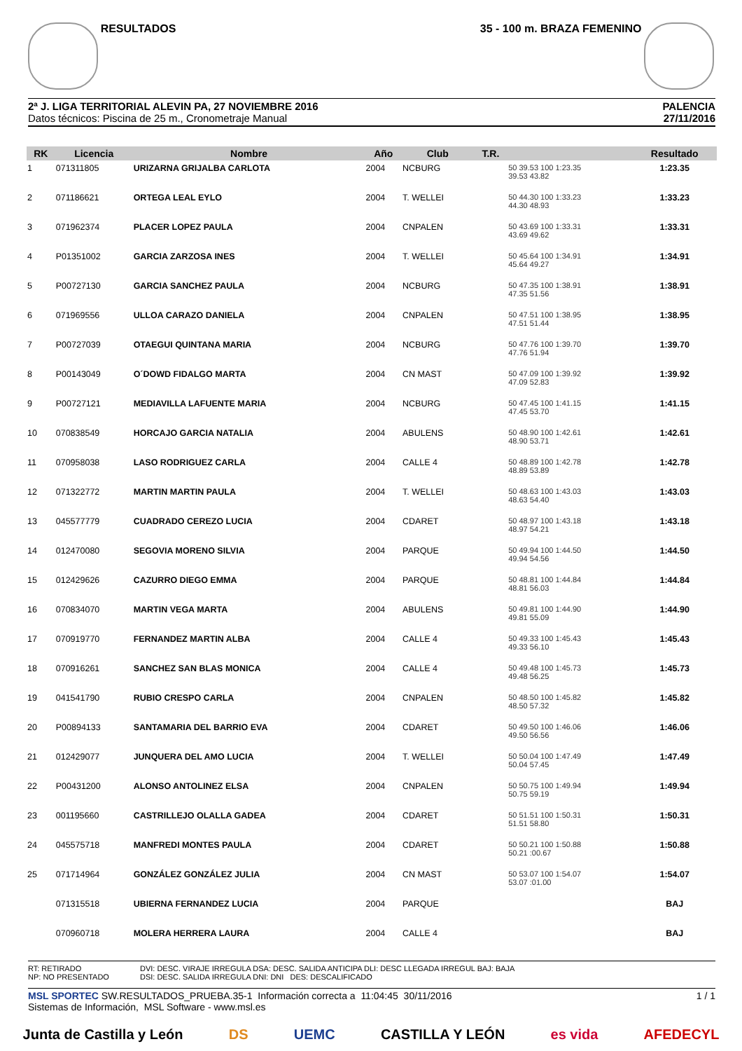RESULTADOS 35 - 100 m. BRAZA FEMENINO
2ª J. LIGA TERRITORIAL ALEVIN PA, 27 NOVIEMBRE 2016
Datos técnicos: Piscina de 25 m., Cronometraje Manual
PALENCIA
27/11/2016
| RK | Licencia | Nombre | Año | Club | T.R. | | Resultado |
| --- | --- | --- | --- | --- | --- | --- | --- |
| 1 | 071311805 | URIZARNA GRIJALBA CARLOTA | 2004 | NCBURG | | 50 39.53 100 1:23.35 39.53 43.82 | 1:23.35 |
| 2 | 071186621 | ORTEGA LEAL EYLO | 2004 | T. WELLEI | | 50 44.30 100 1:33.23 44.30 48.93 | 1:33.23 |
| 3 | 071962374 | PLACER LOPEZ PAULA | 2004 | CNPALEN | | 50 43.69 100 1:33.31 43.69 49.62 | 1:33.31 |
| 4 | P01351002 | GARCIA ZARZOSA INES | 2004 | T. WELLEI | | 50 45.64 100 1:34.91 45.64 49.27 | 1:34.91 |
| 5 | P00727130 | GARCIA SANCHEZ PAULA | 2004 | NCBURG | | 50 47.35 100 1:38.91 47.35 51.56 | 1:38.91 |
| 6 | 071969556 | ULLOA CARAZO DANIELA | 2004 | CNPALEN | | 50 47.51 100 1:38.95 47.51 51.44 | 1:38.95 |
| 7 | P00727039 | OTAEGUI QUINTANA MARIA | 2004 | NCBURG | | 50 47.76 100 1:39.70 47.76 51.94 | 1:39.70 |
| 8 | P00143049 | O´DOWD FIDALGO MARTA | 2004 | CN MAST | | 50 47.09 100 1:39.92 47.09 52.83 | 1:39.92 |
| 9 | P00727121 | MEDIAVILLA LAFUENTE MARIA | 2004 | NCBURG | | 50 47.45 100 1:41.15 47.45 53.70 | 1:41.15 |
| 10 | 070838549 | HORCAJO GARCIA NATALIA | 2004 | ABULENS | | 50 48.90 100 1:42.61 48.90 53.71 | 1:42.61 |
| 11 | 070958038 | LASO RODRIGUEZ CARLA | 2004 | CALLE 4 | | 50 48.89 100 1:42.78 48.89 53.89 | 1:42.78 |
| 12 | 071322772 | MARTIN MARTIN PAULA | 2004 | T. WELLEI | | 50 48.63 100 1:43.03 48.63 54.40 | 1:43.03 |
| 13 | 045577779 | CUADRADO CEREZO LUCIA | 2004 | CDARET | | 50 48.97 100 1:43.18 48.97 54.21 | 1:43.18 |
| 14 | 012470080 | SEGOVIA MORENO SILVIA | 2004 | PARQUE | | 50 49.94 100 1:44.50 49.94 54.56 | 1:44.50 |
| 15 | 012429626 | CAZURRO DIEGO EMMA | 2004 | PARQUE | | 50 48.81 100 1:44.84 48.81 56.03 | 1:44.84 |
| 16 | 070834070 | MARTIN VEGA MARTA | 2004 | ABULENS | | 50 49.81 100 1:44.90 49.81 55.09 | 1:44.90 |
| 17 | 070919770 | FERNANDEZ MARTIN ALBA | 2004 | CALLE 4 | | 50 49.33 100 1:45.43 49.33 56.10 | 1:45.43 |
| 18 | 070916261 | SANCHEZ SAN BLAS MONICA | 2004 | CALLE 4 | | 50 49.48 100 1:45.73 49.48 56.25 | 1:45.73 |
| 19 | 041541790 | RUBIO CRESPO CARLA | 2004 | CNPALEN | | 50 48.50 100 1:45.82 48.50 57.32 | 1:45.82 |
| 20 | P00894133 | SANTAMARIA DEL BARRIO EVA | 2004 | CDARET | | 50 49.50 100 1:46.06 49.50 56.56 | 1:46.06 |
| 21 | 012429077 | JUNQUERA DEL AMO LUCIA | 2004 | T. WELLEI | | 50 50.04 100 1:47.49 50.04 57.45 | 1:47.49 |
| 22 | P00431200 | ALONSO ANTOLINEZ ELSA | 2004 | CNPALEN | | 50 50.75 100 1:49.94 50.75 59.19 | 1:49.94 |
| 23 | 001195660 | CASTRILLEJO OLALLA GADEA | 2004 | CDARET | | 50 51.51 100 1:50.31 51.51 58.80 | 1:50.31 |
| 24 | 045575718 | MANFREDI MONTES PAULA | 2004 | CDARET | | 50 50.21 100 1:50.88 50.21 :00.67 | 1:50.88 |
| 25 | 071714964 | GONZÁLEZ GONZÁLEZ JULIA | 2004 | CN MAST | | 50 53.07 100 1:54.07 53.07 :01.00 | 1:54.07 |
| | 071315518 | UBIERNA FERNANDEZ LUCIA | 2004 | PARQUE | | | BAJ |
| | 070960718 | MOLERA HERRERA LAURA | 2004 | CALLE 4 | | | BAJ |
RT: RETIRADO
NP: NO PRESENTADO
DVI: DESC. VIRAJE IRREGULA DSA: DESC. SALIDA ANTICIPA DLI: DESC LLEGADA IRREGUL BAJ: BAJA
DSI: DESC. SALIDA IRREGULA DNI: DNI DES: DESCALIFICADO
MSL SPORTEC SW.RESULTADOS_PRUEBA.35-1 Información correcta a 11:04:45 30/11/2016 1 / 1
Sistemas de Información, MSL Software - www.msl.es
Junta de Castilla y León DS UEMC CASTILLA Y LEÓN es vida AFEDECYL